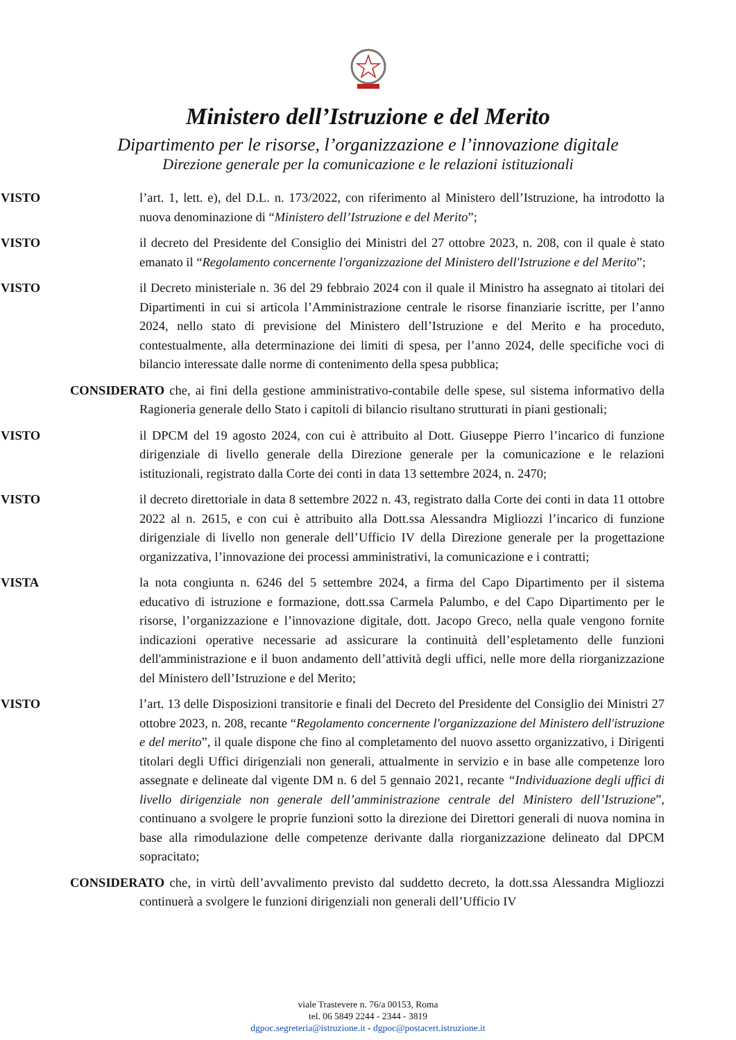Ministero dell’Istruzione e del Merito
Dipartimento per le risorse, l’organizzazione e l’innovazione digitale
Direzione generale per la comunicazione e le relazioni istituzionali
VISTO l’art. 1, lett. e), del D.L. n. 173/2022, con riferimento al Ministero dell’Istruzione, ha introdotto la nuova denominazione di “Ministero dell’Istruzione e del Merito”;
VISTO il decreto del Presidente del Consiglio dei Ministri del 27 ottobre 2023, n. 208, con il quale è stato emanato il “Regolamento concernente l'organizzazione del Ministero dell'Istruzione e del Merito”;
VISTO il Decreto ministeriale n. 36 del 29 febbraio 2024 con il quale il Ministro ha assegnato ai titolari dei Dipartimenti in cui si articola l’Amministrazione centrale le risorse finanziarie iscritte, per l’anno 2024, nello stato di previsione del Ministero dell’Istruzione e del Merito e ha proceduto, contestualmente, alla determinazione dei limiti di spesa, per l’anno 2024, delle specifiche voci di bilancio interessate dalle norme di contenimento della spesa pubblica;
CONSIDERATO che, ai fini della gestione amministrativo-contabile delle spese, sul sistema informativo della Ragioneria generale dello Stato i capitoli di bilancio risultano strutturati in piani gestionali;
VISTO il DPCM del 19 agosto 2024, con cui è attribuito al Dott. Giuseppe Pierro l’incarico di funzione dirigenziale di livello generale della Direzione generale per la comunicazione e le relazioni istituzionali, registrato dalla Corte dei conti in data 13 settembre 2024, n. 2470;
VISTO il decreto direttoriale in data 8 settembre 2022 n. 43, registrato dalla Corte dei conti in data 11 ottobre 2022 al n. 2615, e con cui è attribuito alla Dott.ssa Alessandra Migliozzi l’incarico di funzione dirigenziale di livello non generale dell’Ufficio IV della Direzione generale per la progettazione organizzativa, l’innovazione dei processi amministrativi, la comunicazione e i contratti;
VISTA la nota congiunta n. 6246 del 5 settembre 2024, a firma del Capo Dipartimento per il sistema educativo di istruzione e formazione, dott.ssa Carmela Palumbo, e del Capo Dipartimento per le risorse, l’organizzazione e l’innovazione digitale, dott. Jacopo Greco, nella quale vengono fornite indicazioni operative necessarie ad assicurare la continuità dell’espletamento delle funzioni dell'amministrazione e il buon andamento dell’attività degli uffici, nelle more della riorganizzazione del Ministero dell’Istruzione e del Merito;
VISTO l’art. 13 delle Disposizioni transitorie e finali del Decreto del Presidente del Consiglio dei Ministri 27 ottobre 2023, n. 208, recante “Regolamento concernente l'organizzazione del Ministero dell'istruzione e del merito”, il quale dispone che fino al completamento del nuovo assetto organizzativo, i Dirigenti titolari degli Uffici dirigenziali non generali, attualmente in servizio e in base alle competenze loro assegnate e delineate dal vigente DM n. 6 del 5 gennaio 2021, recante “Individuazione degli uffici di livello dirigenziale non generale dell’amministrazione centrale del Ministero dell’Istruzione”, continuano a svolgere le proprie funzioni sotto la direzione dei Direttori generali di nuova nomina in base alla rimodulazione delle competenze derivante dalla riorganizzazione delineato dal DPCM sopracitato;
CONSIDERATO che, in virtù dell’avvalimento previsto dal suddetto decreto, la dott.ssa Alessandra Migliozzi continuerà a svolgere le funzioni dirigenziali non generali dell’Ufficio IV
viale Trastevere n. 76/a 00153, Roma
tel. 06 5849 2244 - 2344 - 3819
dgpoc.segreteria@istruzione.it - dgpoc@postacert.istruzione.it